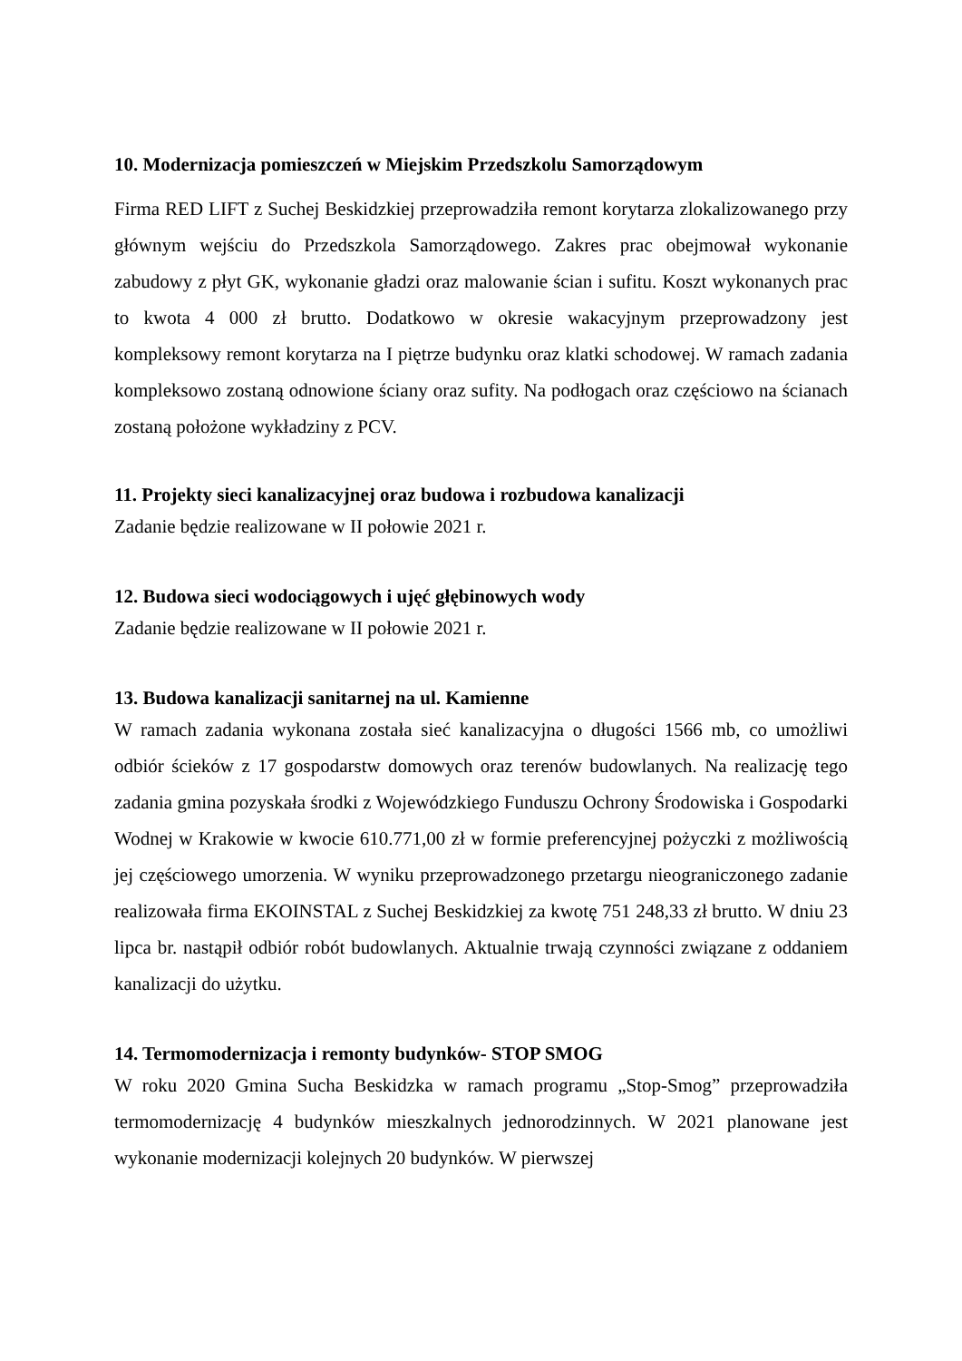10. Modernizacja pomieszczeń w Miejskim Przedszkolu Samorządowym
Firma RED LIFT z Suchej Beskidzkiej przeprowadziła remont korytarza zlokalizowanego przy głównym wejściu do Przedszkola Samorządowego. Zakres prac obejmował wykonanie zabudowy z płyt GK, wykonanie gładzi oraz malowanie ścian i sufitu. Koszt wykonanych prac to kwota 4 000 zł brutto. Dodatkowo w okresie wakacyjnym przeprowadzony jest kompleksowy remont korytarza na I piętrze budynku oraz klatki schodowej. W ramach zadania kompleksowo zostaną odnowione ściany oraz sufity. Na podłogach oraz częściowo na ścianach zostaną położone wykładziny z PCV.
11. Projekty sieci kanalizacyjnej oraz budowa i rozbudowa kanalizacji
Zadanie będzie realizowane w II połowie 2021 r.
12. Budowa sieci wodociągowych i ujęć głębinowych wody
Zadanie będzie realizowane w II połowie 2021 r.
13. Budowa kanalizacji sanitarnej na ul. Kamienne
W ramach zadania wykonana została sieć kanalizacyjna o długości 1566 mb, co umożliwi odbiór ścieków z 17 gospodarstw domowych oraz terenów budowlanych. Na realizację tego zadania gmina pozyskała środki z Wojewódzkiego Funduszu Ochrony Środowiska i Gospodarki Wodnej w Krakowie w kwocie 610.771,00 zł w formie preferencyjnej pożyczki z możliwością jej częściowego umorzenia. W wyniku przeprowadzonego przetargu nieograniczonego zadanie realizowała firma EKOINSTAL z Suchej Beskidzkiej za kwotę 751 248,33 zł brutto. W dniu 23 lipca br. nastąpił odbiór robót budowlanych. Aktualnie trwają czynności związane z oddaniem kanalizacji do użytku.
14. Termomodernizacja i remonty budynków- STOP SMOG
W roku 2020 Gmina Sucha Beskidzka w ramach programu „Stop-Smog” przeprowadziła termomodernizację 4 budynków mieszkalnych jednorodzinnych. W 2021 planowane jest wykonanie modernizacji kolejnych 20 budynków. W pierwszej